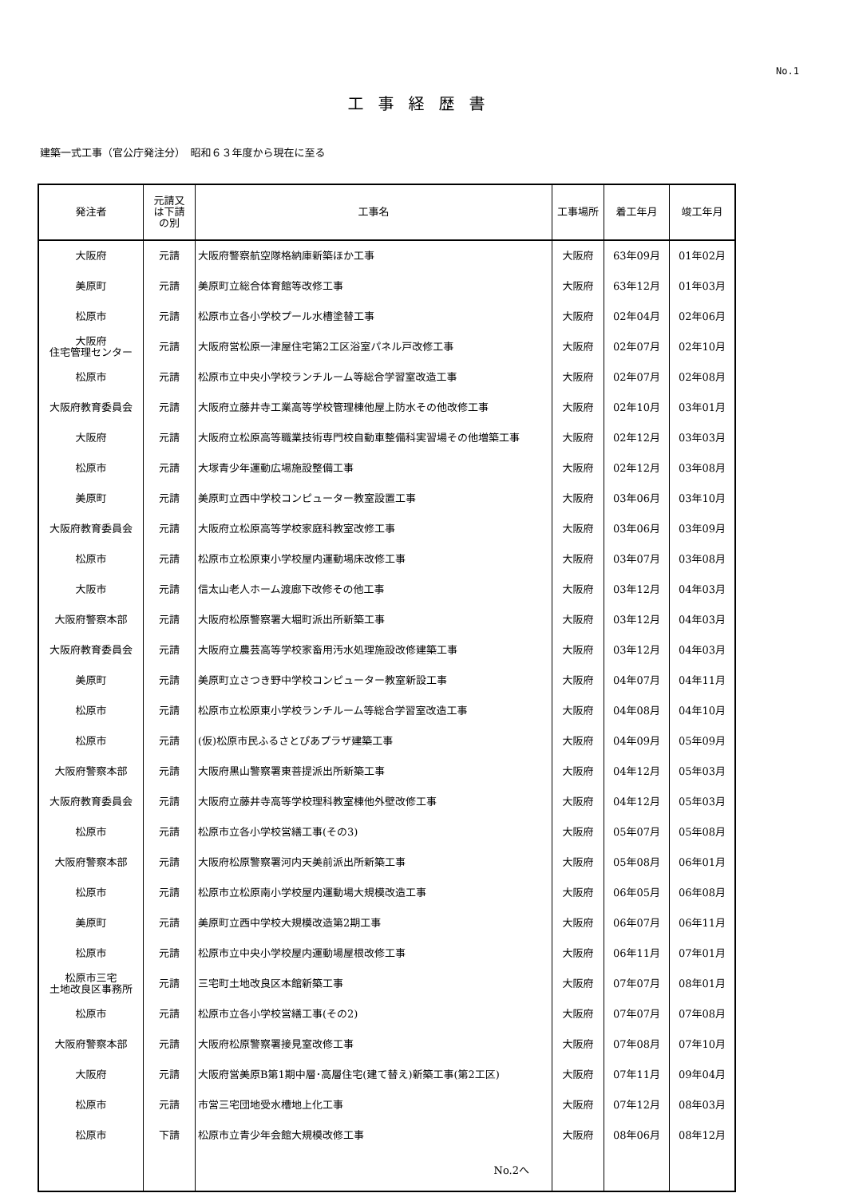No.1
工事経歴書
建築一式工事（官公庁発注分）　昭和６３年度から現在に至る
| 発注者 | 元請又 は下請 の別 | 工事名 | 工事場所 | 着工年月 | 竣工年月 |
| --- | --- | --- | --- | --- | --- |
| 大阪府 | 元請 | 大阪府警察航空隊格納庫新築ほか工事 | 大阪府 | 63年09月 | 01年02月 |
| 美原町 | 元請 | 美原町立総合体育館等改修工事 | 大阪府 | 63年12月 | 01年03月 |
| 松原市 | 元請 | 松原市立各小学校プール水槽塗替工事 | 大阪府 | 02年04月 | 02年06月 |
| 大阪府 住宅管理センター | 元請 | 大阪府営松原一津屋住宅第2工区浴室パネル戸改修工事 | 大阪府 | 02年07月 | 02年10月 |
| 松原市 | 元請 | 松原市立中央小学校ランチルーム等総合学習室改造工事 | 大阪府 | 02年07月 | 02年08月 |
| 大阪府教育委員会 | 元請 | 大阪府立藤井寺工業高等学校管理棟他屋上防水その他改修工事 | 大阪府 | 02年10月 | 03年01月 |
| 大阪府 | 元請 | 大阪府立松原高等職業技術専門校自動車整備科実習場その他増築工事 | 大阪府 | 02年12月 | 03年03月 |
| 松原市 | 元請 | 大塚青少年運動広場施設整備工事 | 大阪府 | 02年12月 | 03年08月 |
| 美原町 | 元請 | 美原町立西中学校コンピューター教室設置工事 | 大阪府 | 03年06月 | 03年10月 |
| 大阪府教育委員会 | 元請 | 大阪府立松原高等学校家庭科教室改修工事 | 大阪府 | 03年06月 | 03年09月 |
| 松原市 | 元請 | 松原市立松原東小学校屋内運動場床改修工事 | 大阪府 | 03年07月 | 03年08月 |
| 大阪市 | 元請 | 信太山老人ホーム渡廊下改修その他工事 | 大阪府 | 03年12月 | 04年03月 |
| 大阪府警察本部 | 元請 | 大阪府松原警察署大堀町派出所新築工事 | 大阪府 | 03年12月 | 04年03月 |
| 大阪府教育委員会 | 元請 | 大阪府立農芸高等学校家畜用汚水処理施設改修建築工事 | 大阪府 | 03年12月 | 04年03月 |
| 美原町 | 元請 | 美原町立さつき野中学校コンピューター教室新設工事 | 大阪府 | 04年07月 | 04年11月 |
| 松原市 | 元請 | 松原市立松原東小学校ランチルーム等総合学習室改造工事 | 大阪府 | 04年08月 | 04年10月 |
| 松原市 | 元請 | (仮)松原市民ふるさとぴあプラザ建築工事 | 大阪府 | 04年09月 | 05年09月 |
| 大阪府警察本部 | 元請 | 大阪府黒山警察署東菩提派出所新築工事 | 大阪府 | 04年12月 | 05年03月 |
| 大阪府教育委員会 | 元請 | 大阪府立藤井寺高等学校理科教室棟他外壁改修工事 | 大阪府 | 04年12月 | 05年03月 |
| 松原市 | 元請 | 松原市立各小学校営繕工事(その3) | 大阪府 | 05年07月 | 05年08月 |
| 大阪府警察本部 | 元請 | 大阪府松原警察署河内天美前派出所新築工事 | 大阪府 | 05年08月 | 06年01月 |
| 松原市 | 元請 | 松原市立松原南小学校屋内運動場大規模改造工事 | 大阪府 | 06年05月 | 06年08月 |
| 美原町 | 元請 | 美原町立西中学校大規模改造第2期工事 | 大阪府 | 06年07月 | 06年11月 |
| 松原市 | 元請 | 松原市立中央小学校屋内運動場屋根改修工事 | 大阪府 | 06年11月 | 07年01月 |
| 松原市三宅 土地改良区事務所 | 元請 | 三宅町土地改良区本館新築工事 | 大阪府 | 07年07月 | 08年01月 |
| 松原市 | 元請 | 松原市立各小学校営繕工事(その2) | 大阪府 | 07年07月 | 07年08月 |
| 大阪府警察本部 | 元請 | 大阪府松原警察署接見室改修工事 | 大阪府 | 07年08月 | 07年10月 |
| 大阪府 | 元請 | 大阪府営美原B第1期中層･高層住宅(建て替え)新築工事(第2工区) | 大阪府 | 07年11月 | 09年04月 |
| 松原市 | 元請 | 市営三宅団地受水槽地上化工事 | 大阪府 | 07年12月 | 08年03月 |
| 松原市 | 下請 | 松原市立青少年会館大規模改修工事 | 大阪府 | 08年06月 | 08年12月 |
| | | No.2へ | | | |